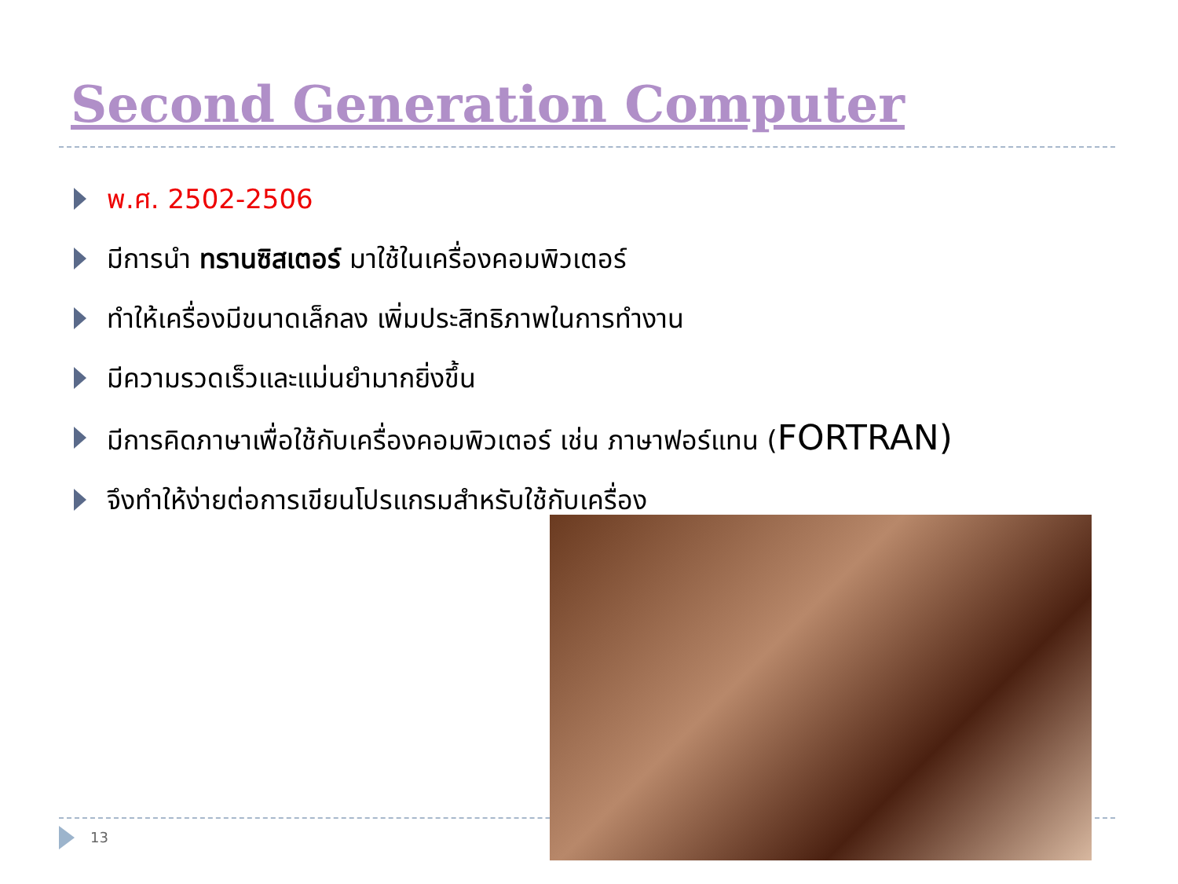Second Generation Computer
พ.ศ. 2502-2506
มีการนำ ทรานซิสเตอร์ มาใช้ในเครื่องคอมพิวเตอร์
ทำให้เครื่องมีขนาดเล็กลง เพิ่มประสิทธิภาพในการทำงาน
มีความรวดเร็วและแม่นยำมากยิ่งขึ้น
มีการคิดภาษาเพื่อใช้กับเครื่องคอมพิวเตอร์ เช่น ภาษาฟอร์แทน (FORTRAN)
จึงทำให้ง่ายต่อการเขียนโปรแกรมสำหรับใช้กับเครื่อง
13